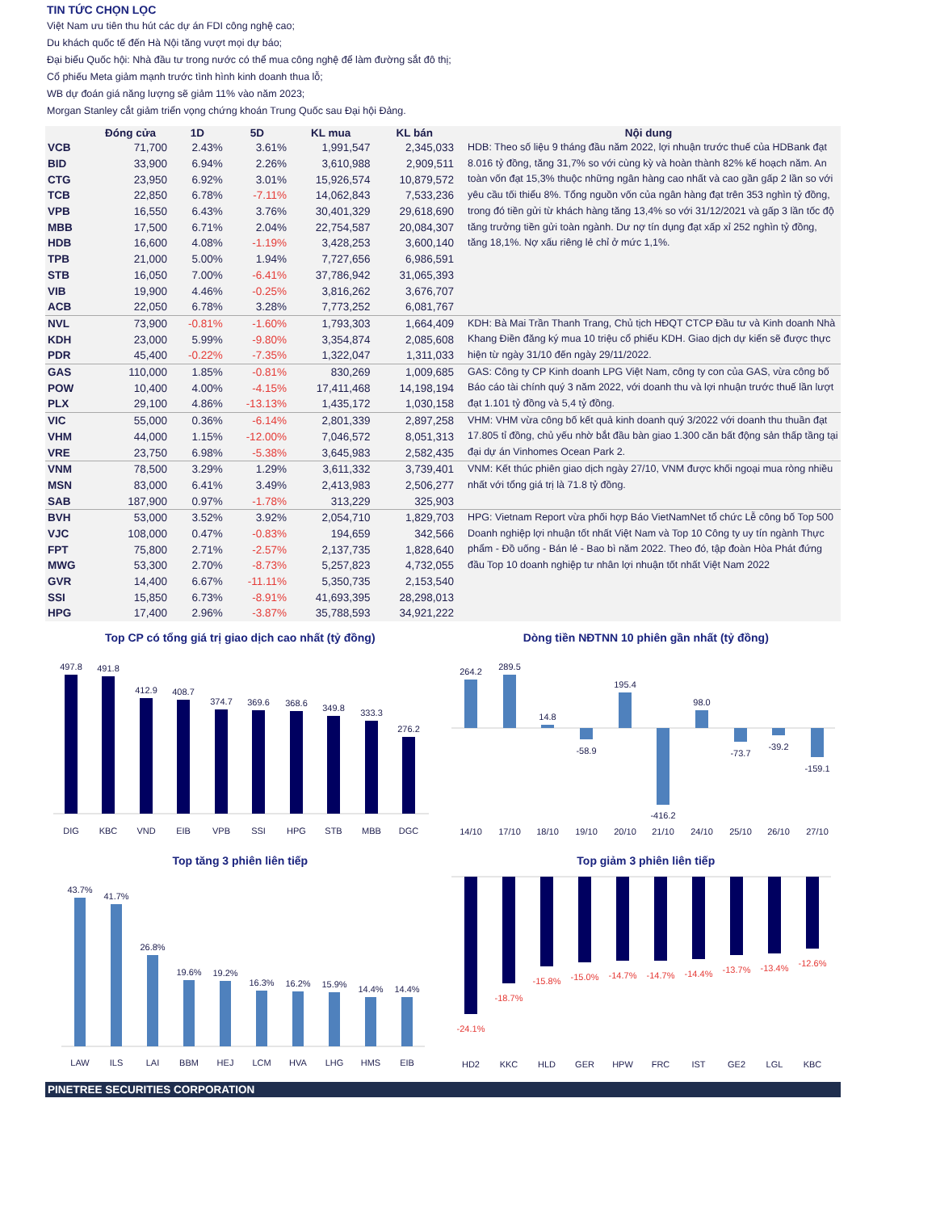TIN TỨC CHỌN LỌC
Việt Nam ưu tiên thu hút các dự án FDI công nghệ cao;
Du khách quốc tế đến Hà Nội tăng vượt mọi dự báo;
Đại biểu Quốc hội: Nhà đầu tư trong nước có thể mua công nghệ để làm đường sắt đô thị;
Cổ phiếu Meta giảm mạnh trước tình hình kinh doanh thua lỗ;
WB dự đoán giá năng lượng sẽ giảm 11% vào năm 2023;
Morgan Stanley cắt giảm triển vọng chứng khoán Trung Quốc sau Đại hội Đảng.
| | Đóng cửa | 1D | 5D | KL mua | KL bán | Nội dung |
| --- | --- | --- | --- | --- | --- | --- |
| VCB | 71,700 | 2.43% | 3.61% | 1,991,547 | 2,345,033 | HDB: Theo số liệu 9 tháng đầu năm 2022, lợi nhuận trước thuế của HDBank đạt 8.016 tỷ đồng, tăng 31,7% so với cùng kỳ và hoàn thành 82% kế hoạch năm. An toàn vốn đạt 15,3% thuộc những ngân hàng cao nhất và cao gần gấp 2 lần so với yêu cầu tối thiểu 8%. Tổng nguồn vốn của ngân hàng đạt trên 353 nghìn tỷ đồng, trong đó tiền gửi từ khách hàng tăng 13,4% so với 31/12/2021 và gấp 3 lần tốc độ tăng trưởng tiền gửi toàn ngành. Dư nợ tín dụng đạt xấp xỉ 252 nghìn tỷ đồng, tăng 18,1%. Nợ xấu riêng lẻ chỉ ở mức 1,1%. |
| BID | 33,900 | 6.94% | 2.26% | 3,610,988 | 2,909,511 | |
| CTG | 23,950 | 6.92% | 3.01% | 15,926,574 | 10,879,572 | |
| TCB | 22,850 | 6.78% | -7.11% | 14,062,843 | 7,533,236 | |
| VPB | 16,550 | 6.43% | 3.76% | 30,401,329 | 29,618,690 | |
| MBB | 17,500 | 6.71% | 2.04% | 22,754,587 | 20,084,307 | |
| HDB | 16,600 | 4.08% | -1.19% | 3,428,253 | 3,600,140 | |
| TPB | 21,000 | 5.00% | 1.94% | 7,727,656 | 6,986,591 | |
| STB | 16,050 | 7.00% | -6.41% | 37,786,942 | 31,065,393 | |
| VIB | 19,900 | 4.46% | -0.25% | 3,816,262 | 3,676,707 | |
| ACB | 22,050 | 6.78% | 3.28% | 7,773,252 | 6,081,767 | |
| NVL | 73,900 | -0.81% | -1.60% | 1,793,303 | 1,664,409 | KDH: Bà Mai Trần Thanh Trang, Chủ tịch HĐQT CTCP Đầu tư và Kinh doanh Nhà Khang Điền đăng ký mua 10 triệu cổ phiếu KDH. Giao dịch dự kiến sẽ được thực hiện từ ngày 31/10 đến ngày 29/11/2022. |
| KDH | 23,000 | 5.99% | -9.80% | 3,354,874 | 2,085,608 | |
| PDR | 45,400 | -0.22% | -7.35% | 1,322,047 | 1,311,033 | |
| GAS | 110,000 | 1.85% | -0.81% | 830,269 | 1,009,685 | GAS: Công ty CP Kinh doanh LPG Việt Nam, công ty con của GAS, vừa công bố Báo cáo tài chính quý 3 năm 2022, với doanh thu và lợi nhuận trước thuế lần lượt đạt 1.101 tỷ đồng và 5,4 tỷ đồng. |
| POW | 10,400 | 4.00% | -4.15% | 17,411,468 | 14,198,194 | |
| PLX | 29,100 | 4.86% | -13.13% | 1,435,172 | 1,030,158 | |
| VIC | 55,000 | 0.36% | -6.14% | 2,801,339 | 2,897,258 | VHM: VHM vừa công bố kết quả kinh doanh quý 3/2022 với doanh thu thuần đạt 17.805 tỉ đồng, chủ yếu nhờ bắt đầu bàn giao 1.300 căn bất động sản thấp tầng tại đại dự án Vinhomes Ocean Park 2. |
| VHM | 44,000 | 1.15% | -12.00% | 7,046,572 | 8,051,313 | |
| VRE | 23,750 | 6.98% | -5.38% | 3,645,983 | 2,582,435 | |
| VNM | 78,500 | 3.29% | 1.29% | 3,611,332 | 3,739,401 | VNM: Kết thúc phiên giao dịch ngày 27/10, VNM được khối ngoại mua ròng nhiều nhất với tổng giá trị là 71.8 tỷ đồng. |
| MSN | 83,000 | 6.41% | 3.49% | 2,413,983 | 2,506,277 | |
| SAB | 187,900 | 0.97% | -1.78% | 313,229 | 325,903 | |
| BVH | 53,000 | 3.52% | 3.92% | 2,054,710 | 1,829,703 | HPG: Vietnam Report vừa phối hợp Báo VietNamNet tổ chức Lễ công bố Top 500 Doanh nghiệp lợi nhuận tốt nhất Việt Nam và Top 10 Công ty uy tín ngành Thực phẩm - Đồ uống - Bán lẻ - Bao bì năm 2022. Theo đó, tập đoàn Hòa Phát đứng đầu Top 10 doanh nghiệp tư nhân lợi nhuận tốt nhất Việt Nam 2022 |
| VJC | 108,000 | 0.47% | -0.83% | 194,659 | 342,566 | |
| FPT | 75,800 | 2.71% | -2.57% | 2,137,735 | 1,828,640 | |
| MWG | 53,300 | 2.70% | -8.73% | 5,257,823 | 4,732,055 | |
| GVR | 14,400 | 6.67% | -11.11% | 5,350,735 | 2,153,540 | |
| SSI | 15,850 | 6.73% | -8.91% | 41,693,395 | 28,298,013 | |
| HPG | 17,400 | 2.96% | -3.87% | 35,788,593 | 34,921,222 | |
Top CP có tổng giá trị giao dịch cao nhất (tỷ đồng)
497.8
491.8
412.9
408.7
374.7
369.6
368.6
349.8
333.3
276.2
DIG
KBC
VND
EIB
VPB
SSI
HPG
STB
MBB
DGC
Dòng tiền NĐTNN 10 phiên gần nhất (tỷ đồng)
264.2
289.5
14.8
-58.9
195.4
-416.2
98.0
-73.7
-39.2
-159.1
14/10
17/10
18/10
19/10
20/10
21/10
24/10
25/10
26/10
27/10
Top tăng 3 phiên liên tiếp
43.7%
41.7%
26.8%
19.6%
19.2%
16.3%
16.2%
15.9%
14.4%
14.4%
LAW
ILS
LAI
BBM
HEJ
LCM
HVA
LHG
HMS
EIB
Top giảm 3 phiên liên tiếp
-24.1%
-18.7%
-15.8%
-15.0%
-14.7%
-14.7%
-14.4%
-13.7%
-13.4%
-12.6%
HD2
KKC
HLD
GER
HPW
FRC
IST
GE2
LGL
KBC
PINETREE SECURITIES CORPORATION